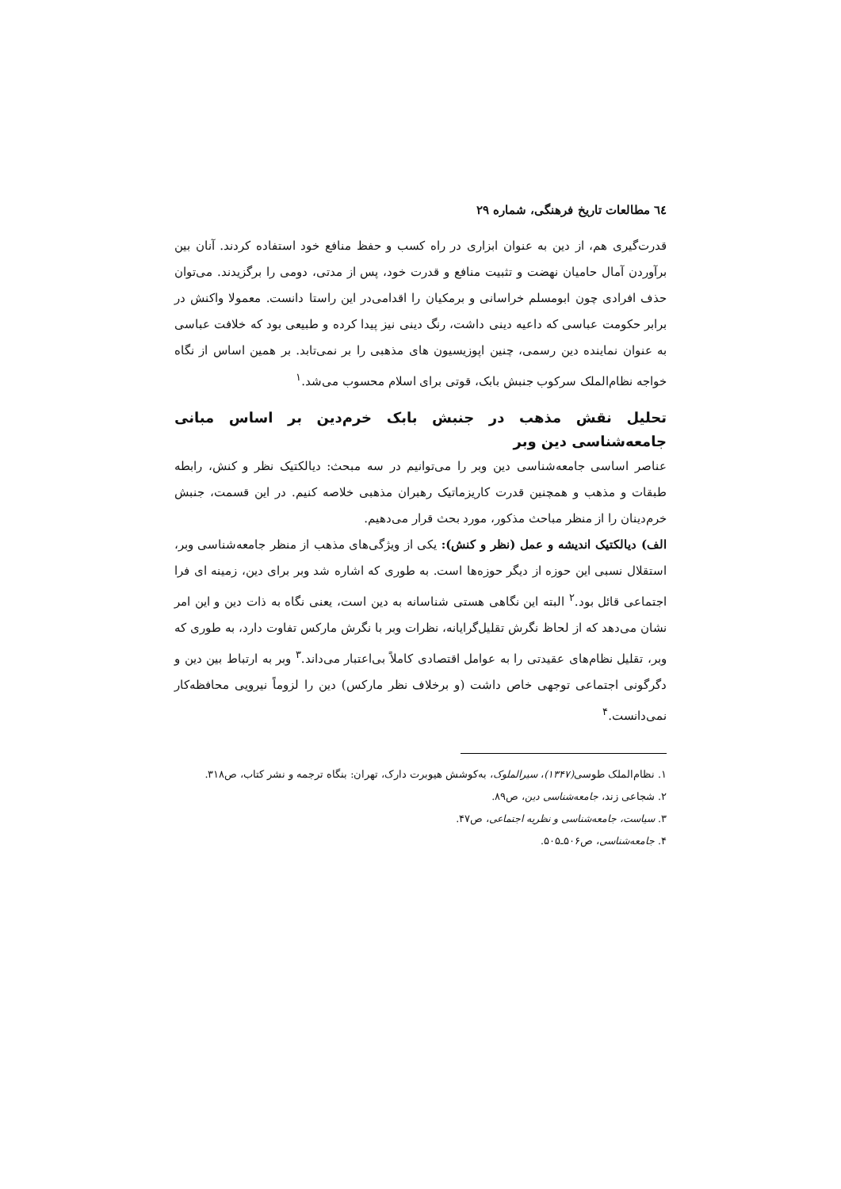٦٤ مطالعات تاریخ فرهنگی، شماره ۲۹
قدرت‌گیری هم، از دین به عنوان ابزاری در راه کسب و حفظ منافع خود استفاده کردند. آنان بین برآوردن آمال حامیان نهضت و تثبیت منافع و قدرت خود، پس از مدتی، دومی را برگزیدند. می‌توان حذف افرادی چون ابومسلم خراسانی و برمکیان را اقدامی‌در این راستا دانست. معمولا واکنش در برابر حکومت عباسی که داعیه دینی داشت، رنگ دینی نیز پیدا کرده و طبیعی بود که خلافت عباسی به عنوان نماینده دین رسمی، چنین اپوزیسیون های مذهبی را بر نمی‌تابد. بر همین اساس از نگاه خواجه نظام‌الملک سرکوب جنبش بابک، قوتی برای اسلام محسوب می‌شد.<sup>۱</sup>
تحلیل نقش مذهب در جنبش بابک خرم‌دین بر اساس مبانی جامعه‌شناسی دین وبر
عناصر اساسی جامعه‌شناسی دین وبر را می‌توانیم در سه مبحث: دیالکتیک نظر و کنش، رابطه طبقات و مذهب و همچنین قدرت کاریزماتیک رهبران مذهبی خلاصه کنیم. در این قسمت، جنبش خرم‌دینان را از منظر مباحث مذکور، مورد بحث قرار می‌دهیم.
الف) دیالکتیک اندیشه و عمل (نظر و کنش): یکی از ویژگی‌های مذهب از منظر جامعه‌شناسی وبر، استقلال نسبی این حوزه از دیگر حوزه‌ها است. به طوری که اشاره شد وبر برای دین، زمینه ای فرا اجتماعی قائل بود.<sup>۲</sup> البته این نگاهی هستی شناسانه به دین است، یعنی نگاه به ذات دین و این امر نشان می‌دهد که از لحاظ نگرش تقلیل‌گرایانه، نظرات وبر با نگرش مارکس تفاوت دارد، به طوری که وبر، تقلیل نظام‌های عقیدتی را به عوامل اقتصادی کاملاً بی‌اعتبار می‌داند.<sup>۳</sup> وبر به ارتباط بین دین و دگرگونی اجتماعی توجهی خاص داشت (و برخلاف نظر مارکس) دین را لزوماً نیرویی محافظه‌کار نمی‌دانست.<sup>۴</sup>
۱. نظام‌الملک طوسی(۱۳۴۷)، سیرالملوک، به‌کوشش هیوبرت دارک، تهران: بنگاه ترجمه و نشر کتاب، ص۳۱۸.
۲. شجاعی زند، جامعه‌شناسی دین، ص۸۹.
۳. سیاست، جامعه‌شناسی و نظریه اجتماعی، ص۴۷.
۴. جامعه‌شناسی، ص۵۰۶ـ۵۰۵.